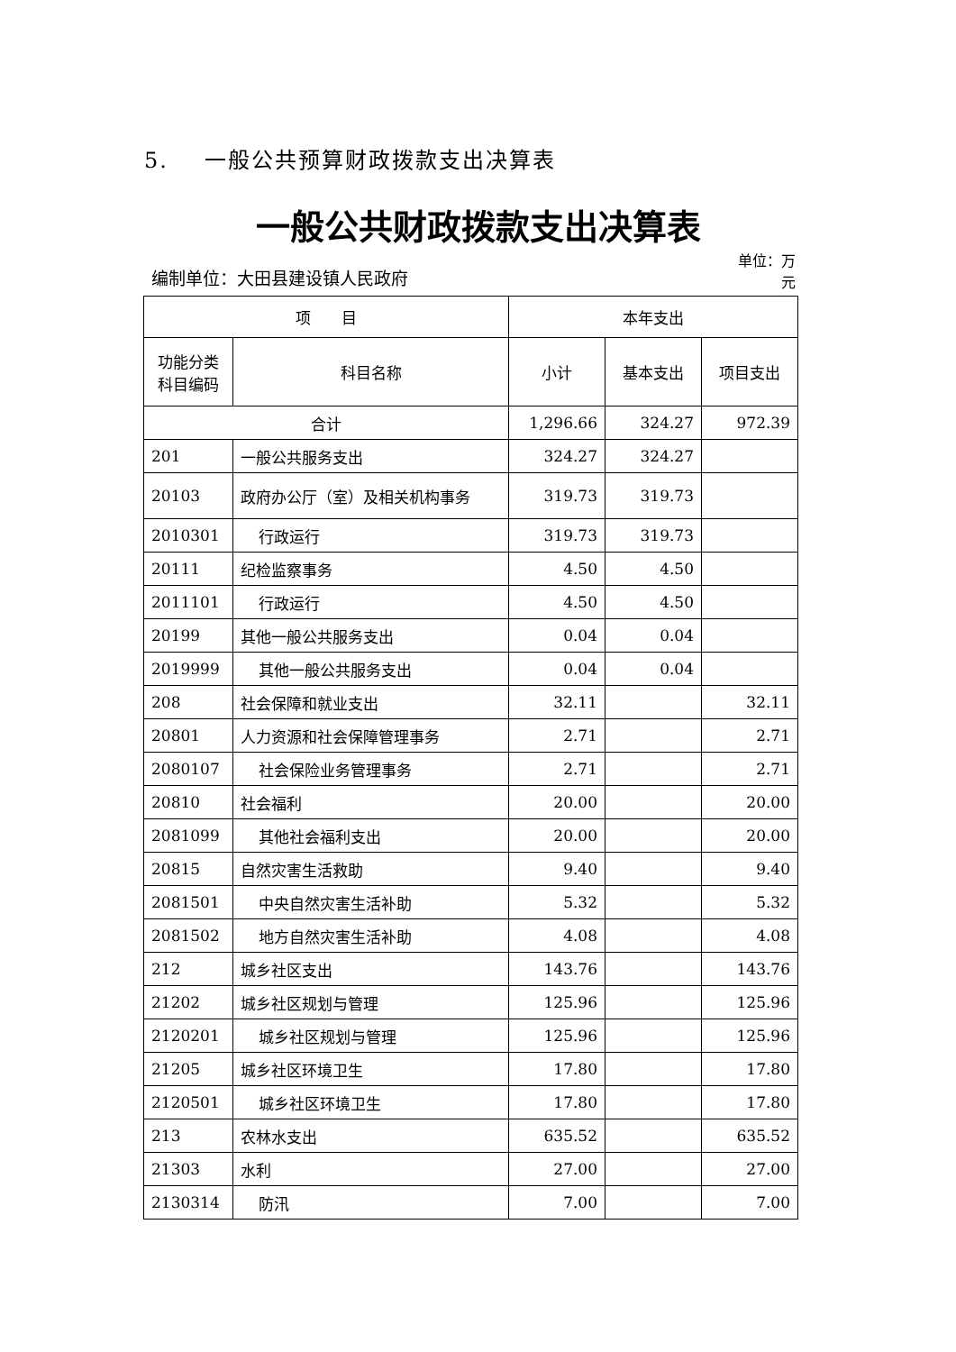5. 一般公共预算财政拨款支出决算表
一般公共财政拨款支出决算表
编制单位：大田县建设镇人民政府
单位：万元
| 项 目 | | 本年支出 | | |
| --- | --- | --- | --- | --- |
| 功能分类科目编码 | 科目名称 | 小计 | 基本支出 | 项目支出 |
| 合计 | | 1,296.66 | 324.27 | 972.39 |
| 201 | 一般公共服务支出 | 324.27 | 324.27 | |
| 20103 | 政府办公厅（室）及相关机构事务 | 319.73 | 319.73 | |
| 2010301 | 行政运行 | 319.73 | 319.73 | |
| 20111 | 纪检监察事务 | 4.50 | 4.50 | |
| 2011101 | 行政运行 | 4.50 | 4.50 | |
| 20199 | 其他一般公共服务支出 | 0.04 | 0.04 | |
| 2019999 | 其他一般公共服务支出 | 0.04 | 0.04 | |
| 208 | 社会保障和就业支出 | 32.11 | | 32.11 |
| 20801 | 人力资源和社会保障管理事务 | 2.71 | | 2.71 |
| 2080107 | 社会保险业务管理事务 | 2.71 | | 2.71 |
| 20810 | 社会福利 | 20.00 | | 20.00 |
| 2081099 | 其他社会福利支出 | 20.00 | | 20.00 |
| 20815 | 自然灾害生活救助 | 9.40 | | 9.40 |
| 2081501 | 中央自然灾害生活补助 | 5.32 | | 5.32 |
| 2081502 | 地方自然灾害生活补助 | 4.08 | | 4.08 |
| 212 | 城乡社区支出 | 143.76 | | 143.76 |
| 21202 | 城乡社区规划与管理 | 125.96 | | 125.96 |
| 2120201 | 城乡社区规划与管理 | 125.96 | | 125.96 |
| 21205 | 城乡社区环境卫生 | 17.80 | | 17.80 |
| 2120501 | 城乡社区环境卫生 | 17.80 | | 17.80 |
| 213 | 农林水支出 | 635.52 | | 635.52 |
| 21303 | 水利 | 27.00 | | 27.00 |
| 2130314 | 防汛 | 7.00 | | 7.00 |